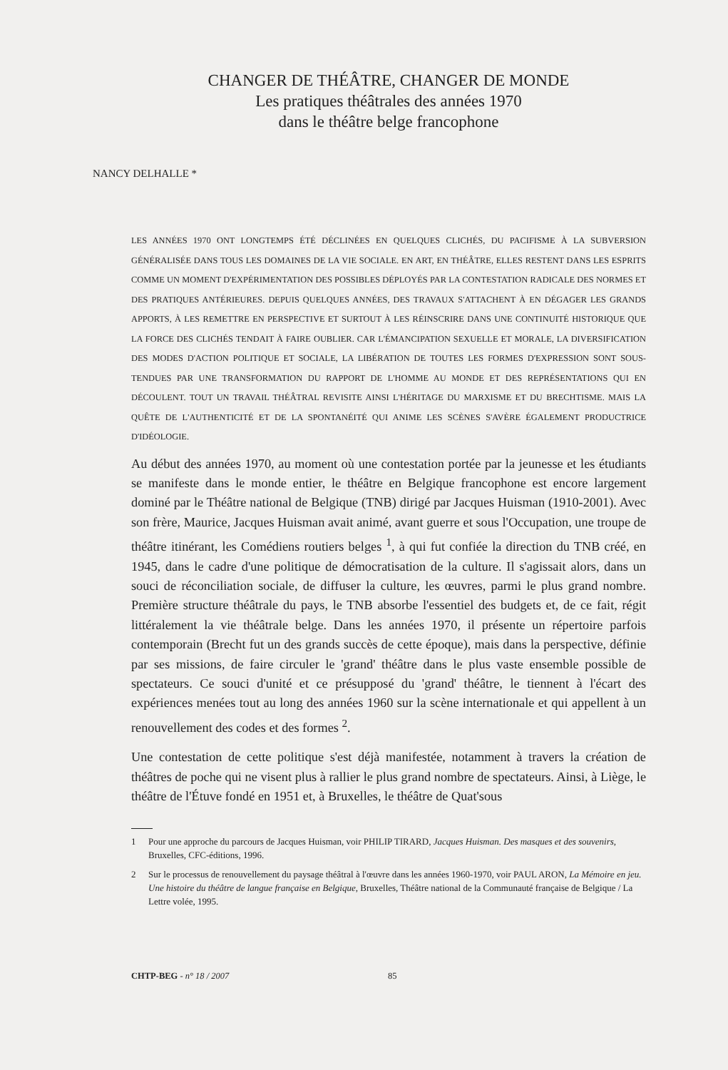CHANGER DE THÉÂTRE, CHANGER DE MONDE
Les pratiques théâtrales des années 1970
dans le théâtre belge francophone
NANCY DELHALLE *
LES ANNÉES 1970 ONT LONGTEMPS ÉTÉ DÉCLINÉES EN QUELQUES CLICHÉS, DU PACIFISME À LA SUBVERSION GÉNÉRALISÉE DANS TOUS LES DOMAINES DE LA VIE SOCIALE. EN ART, EN THÉÂTRE, ELLES RESTENT DANS LES ESPRITS COMME UN MOMENT D'EXPÉRIMENTATION DES POSSIBLES DÉPLOYÉS PAR LA CONTESTATION RADICALE DES NORMES ET DES PRATIQUES ANTÉRIEURES. DEPUIS QUELQUES ANNÉES, DES TRAVAUX S'ATTACHENT À EN DÉGAGER LES GRANDS APPORTS, À LES REMETTRE EN PERSPECTIVE ET SURTOUT À LES RÉINSCRIRE DANS UNE CONTINUITÉ HISTORIQUE QUE LA FORCE DES CLICHÉS TENDAIT À FAIRE OUBLIER. CAR L'ÉMANCIPATION SEXUELLE ET MORALE, LA DIVERSIFICATION DES MODES D'ACTION POLITIQUE ET SOCIALE, LA LIBÉRATION DE TOUTES LES FORMES D'EXPRESSION SONT SOUS-TENDUES PAR UNE TRANSFORMATION DU RAPPORT DE L'HOMME AU MONDE ET DES REPRÉSENTATIONS QUI EN DÉCOULENT. TOUT UN TRAVAIL THÉÂTRAL REVISITE AINSI L'HÉRITAGE DU MARXISME ET DU BRECHTISME. MAIS LA QUÊTE DE L'AUTHENTICITÉ ET DE LA SPONTANÉITÉ QUI ANIME LES SCÈNES S'AVÈRE ÉGALEMENT PRODUCTRICE D'IDÉOLOGIE.
Au début des années 1970, au moment où une contestation portée par la jeunesse et les étudiants se manifeste dans le monde entier, le théâtre en Belgique francophone est encore largement dominé par le Théâtre national de Belgique (TNB) dirigé par Jacques Huisman (1910-2001). Avec son frère, Maurice, Jacques Huisman avait animé, avant guerre et sous l'Occupation, une troupe de théâtre itinérant, les Comédiens routiers belges <sup>1</sup>, à qui fut confiée la direction du TNB créé, en 1945, dans le cadre d'une politique de démocratisation de la culture. Il s'agissait alors, dans un souci de réconciliation sociale, de diffuser la culture, les œuvres, parmi le plus grand nombre. Première structure théâtrale du pays, le TNB absorbe l'essentiel des budgets et, de ce fait, régit littéralement la vie théâtrale belge. Dans les années 1970, il présente un répertoire parfois contemporain (Brecht fut un des grands succès de cette époque), mais dans la perspective, définie par ses missions, de faire circuler le 'grand' théâtre dans le plus vaste ensemble possible de spectateurs. Ce souci d'unité et ce présupposé du 'grand' théâtre, le tiennent à l'écart des expériences menées tout au long des années 1960 sur la scène internationale et qui appellent à un renouvellement des codes et des formes <sup>2</sup>.
Une contestation de cette politique s'est déjà manifestée, notamment à travers la création de théâtres de poche qui ne visent plus à rallier le plus grand nombre de spectateurs. Ainsi, à Liège, le théâtre de l'Étuve fondé en 1951 et, à Bruxelles, le théâtre de Quat'sous
1 Pour une approche du parcours de Jacques Huisman, voir PHILIP TIRARD, Jacques Huisman. Des masques et des souvenirs, Bruxelles, CFC-éditions, 1996.
2 Sur le processus de renouvellement du paysage théâtral à l'œuvre dans les années 1960-1970, voir PAUL ARON, La Mémoire en jeu. Une histoire du théâtre de langue française en Belgique, Bruxelles, Théâtre national de la Communauté française de Belgique / La Lettre volée, 1995.
CHTP-BEG - n° 18 / 2007 85